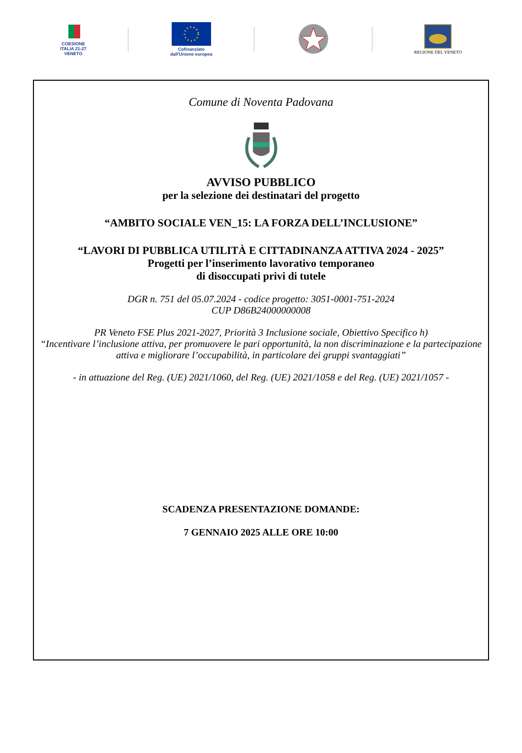COESIONE
ITALIA 21-27
VENETO
Cofinanziato
dall'Unione europea
REGIONE DEL VENETO
Comune di Noventa Padovana
AVVISO PUBBLICO
per la selezione dei destinatari del progetto
“AMBITO SOCIALE VEN_15: LA FORZA DELL’INCLUSIONE”
“LAVORI DI PUBBLICA UTILITÀ E CITTADINANZA ATTIVA 2024 - 2025”
Progetti per l’inserimento lavorativo temporaneo
di disoccupati privi di tutele
DGR n. 751 del 05.07.2024 - codice progetto: 3051-0001-751-2024
CUP D86B24000000008
PR Veneto FSE Plus 2021-2027, Priorità 3 Inclusione sociale, Obiettivo Specifico h)
“Incentivare l’inclusione attiva, per promuovere le pari opportunità, la non discriminazione e la partecipazione attiva e migliorare l’occupabilità, in particolare dei gruppi svantaggiati”
- in attuazione del Reg. (UE) 2021/1060, del Reg. (UE) 2021/1058 e del Reg. (UE) 2021/1057 -
SCADENZA PRESENTAZIONE DOMANDE:
7 GENNAIO 2025 ALLE ORE 10:00